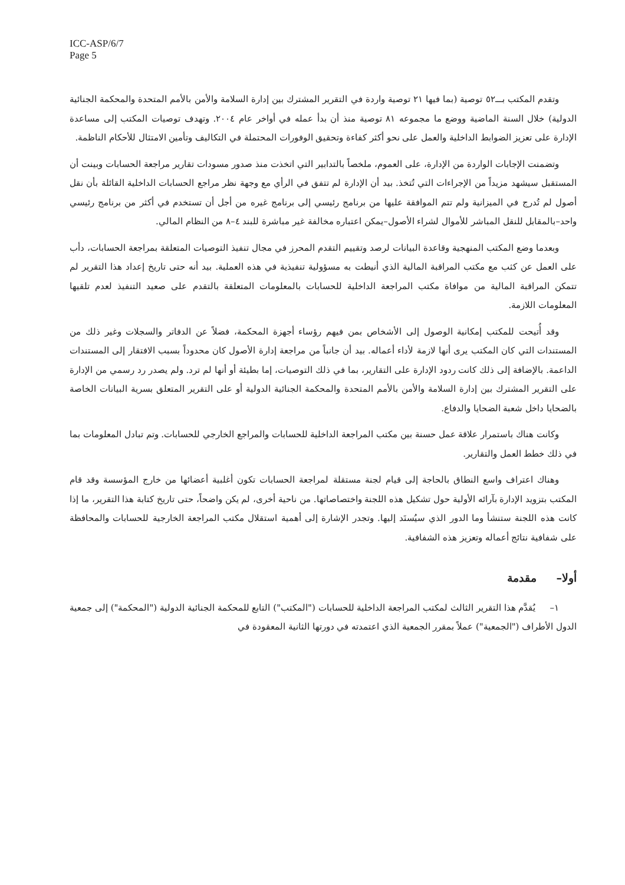ICC-ASP/6/7
Page 5
وتقدم المكتب بـــ٥٢ توصية (بما فيها ٢١ توصية واردة في التقرير المشترك بين إدارة السلامة والأمن بالأمم المتحدة والمحكمة الجنائية الدولية) خلال السنة الماضية ووضع ما مجموعه ٨١ توصية منذ أن بدأ عمله في أواخر عام ٢٠٠٤. وتهدف توصيات المكتب إلى مساعدة الإدارة على تعزيز الضوابط الداخلية والعمل على نحو أكثر كفاءة وتحقيق الوفورات المحتملة في التكاليف وتأمين الامتثال للأحكام الناظمة.
وتضمنت الإجابات الواردة من الإدارة، على العموم، ملخصاً بالتدابير التي اتخذت منذ صدور مسودات تقارير مراجعة الحسابات وبينت أن المستقبل سيشهد مزيداً من الإجراءات التي تُتخذ. بيد أن الإدارة لم تتفق في الرأي مع وجهة نظر مراجع الحسابات الداخلية القائلة بأن نقل أصول لم تُدرج في الميزانية ولم تتم الموافقة عليها من برنامج رئيسي إلى برنامج غيره من أجل أن تستخدم في أكثر من برنامج رئيسي واحد–بالمقابل للنقل المباشر للأموال لشراء الأصول–يمكن اعتباره مخالفة غير مباشرة للبند ٤–٨ من النظام المالي.
وبعدما وضع المكتب المنهجية وقاعدة البيانات لرصد وتقييم التقدم المحرز في مجال تنفيذ التوصيات المتعلقة بمراجعة الحسابات، دأب على العمل عن كثب مع مكتب المراقبة المالية الذي أنيطت به مسؤولية تنفيذية في هذه العملية. بيد أنه حتى تاريخ إعداد هذا التقرير لم تتمكن المراقبة المالية من موافاة مكتب المراجعة الداخلية للحسابات بالمعلومات المتعلقة بالتقدم على صعيد التنفيذ لعدم تلقيها المعلومات اللازمة.
وقد أُتيحت للمكتب إمكانية الوصول إلى الأشخاص بمن فيهم رؤساء أجهزة المحكمة، فضلاً عن الدفاتر والسجلات وغير ذلك من المستندات التي كان المكتب يرى أنها لازمة لأداء أعماله. بيد أن جانباً من مراجعة إدارة الأصول كان محدوداً بسبب الافتقار إلى المستندات الداعمة. بالإضافة إلى ذلك كانت ردود الإدارة على التقارير، بما في ذلك التوصيات، إما بطيئة أو أنها لم ترد. ولم يصدر رد رسمي من الإدارة على التقرير المشترك بين إدارة السلامة والأمن بالأمم المتحدة والمحكمة الجنائية الدولية أو على التقرير المتعلق بسرية البيانات الخاصة بالضحايا داخل شعبة الضحايا والدفاع.
وكانت هناك باستمرار علاقة عمل حسنة بين مكتب المراجعة الداخلية للحسابات والمراجع الخارجي للحسابات. وتم تبادل المعلومات بما في ذلك خطط العمل والتقارير.
وهناك اعتراف واسع النطاق بالحاجة إلى قيام لجنة مستقلة لمراجعة الحسابات تكون أغلبية أعضائها من خارج المؤسسة وقد قام المكتب بتزويد الإدارة بآرائه الأولية حول تشكيل هذه اللجنة واختصاصاتها. من ناحية أخرى، لم يكن واضحاً، حتى تاريخ كتابة هذا التقرير، ما إذا كانت هذه اللجنة ستنشأ وما الدور الذي سيُسنَد إليها. وتجدر الإشارة إلى أهمية استقلال مكتب المراجعة الخارجية للحسابات والمحافظة على شفافية نتائج أعماله وتعزيز هذه الشفافية.
أولا– مقدمة
١– يُقدَّم هذا التقرير الثالث لمكتب المراجعة الداخلية للحسابات ("المكتب") التابع للمحكمة الجنائية الدولية ("المحكمة") إلى جمعية الدول الأطراف ("الجمعية") عملاً بمقرر الجمعية الذي اعتمدته في دورتها الثانية المعقودة في